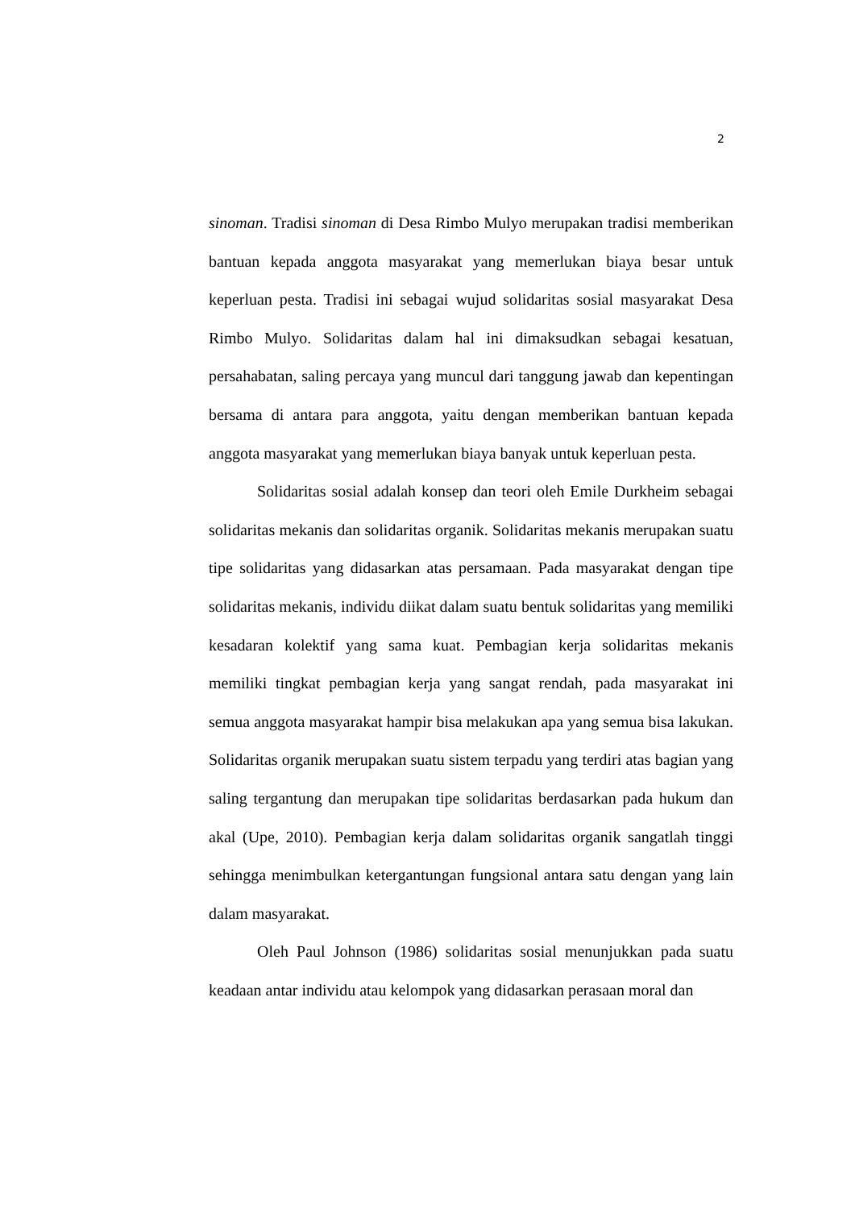2
sinoman. Tradisi sinoman di Desa Rimbo Mulyo merupakan tradisi memberikan bantuan kepada anggota masyarakat yang memerlukan biaya besar untuk keperluan pesta. Tradisi ini sebagai wujud solidaritas sosial masyarakat Desa Rimbo Mulyo. Solidaritas dalam hal ini dimaksudkan sebagai kesatuan, persahabatan, saling percaya yang muncul dari tanggung jawab dan kepentingan bersama di antara para anggota, yaitu dengan memberikan bantuan kepada anggota masyarakat yang memerlukan biaya banyak untuk keperluan pesta.
Solidaritas sosial adalah konsep dan teori oleh Emile Durkheim sebagai solidaritas mekanis dan solidaritas organik. Solidaritas mekanis merupakan suatu tipe solidaritas yang didasarkan atas persamaan. Pada masyarakat dengan tipe solidaritas mekanis, individu diikat dalam suatu bentuk solidaritas yang memiliki kesadaran kolektif yang sama kuat. Pembagian kerja solidaritas mekanis memiliki tingkat pembagian kerja yang sangat rendah, pada masyarakat ini semua anggota masyarakat hampir bisa melakukan apa yang semua bisa lakukan. Solidaritas organik merupakan suatu sistem terpadu yang terdiri atas bagian yang saling tergantung dan merupakan tipe solidaritas berdasarkan pada hukum dan akal (Upe, 2010). Pembagian kerja dalam solidaritas organik sangatlah tinggi sehingga menimbulkan ketergantungan fungsional antara satu dengan yang lain dalam masyarakat.
Oleh Paul Johnson (1986) solidaritas sosial menunjukkan pada suatu keadaan antar individu atau kelompok yang didasarkan perasaan moral dan